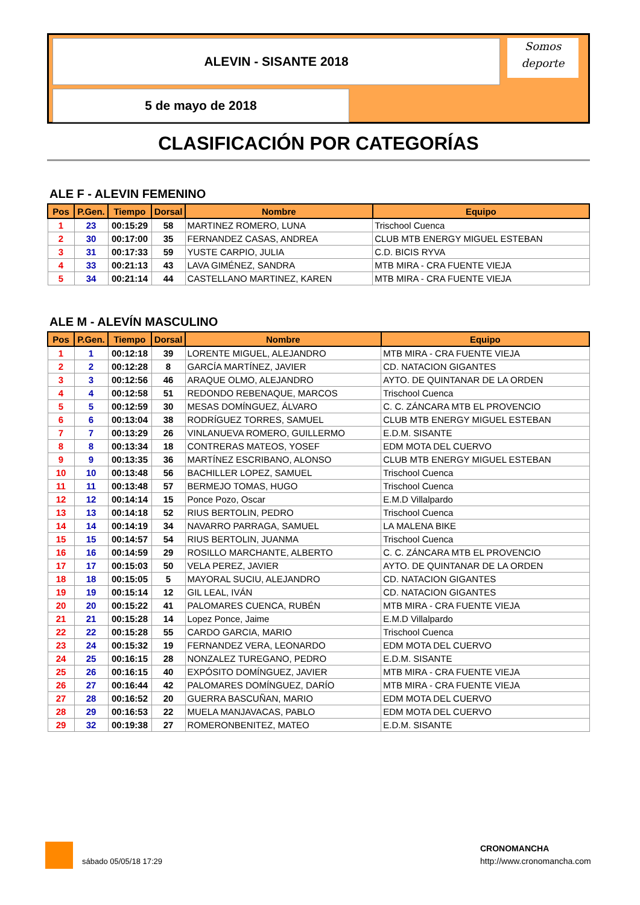ALEVIN - SISANTE 2018
5 de mayo de 2018
Somos
deporte
CLASIFICACIÓN POR CATEGORÍAS
ALE F - ALEVIN FEMENINO
| Pos | P.Gen. | Tiempo | Dorsal | Nombre | Equipo |
| --- | --- | --- | --- | --- | --- |
| 1 | 23 | 00:15:29 | 58 | MARTINEZ ROMERO, LUNA | Trischool Cuenca |
| 2 | 30 | 00:17:00 | 35 | FERNANDEZ CASAS, ANDREA | CLUB MTB ENERGY MIGUEL ESTEBAN |
| 3 | 31 | 00:17:33 | 59 | YUSTE CARPIO, JULIA | C.D. BICIS RYVA |
| 4 | 33 | 00:21:13 | 43 | LAVA GIMÉNEZ, SANDRA | MTB MIRA - CRA FUENTE VIEJA |
| 5 | 34 | 00:21:14 | 44 | CASTELLANO MARTINEZ, KAREN | MTB MIRA - CRA FUENTE VIEJA |
ALE M - ALEVÍN MASCULINO
| Pos | P.Gen. | Tiempo | Dorsal | Nombre | Equipo |
| --- | --- | --- | --- | --- | --- |
| 1 | 1 | 00:12:18 | 39 | LORENTE MIGUEL, ALEJANDRO | MTB MIRA - CRA FUENTE VIEJA |
| 2 | 2 | 00:12:28 | 8 | GARCÍA MARTÍNEZ, JAVIER | CD. NATACION GIGANTES |
| 3 | 3 | 00:12:56 | 46 | ARAQUE OLMO, ALEJANDRO | AYTO. DE QUINTANAR DE LA ORDEN |
| 4 | 4 | 00:12:58 | 51 | REDONDO REBENAQUE, MARCOS | Trischool Cuenca |
| 5 | 5 | 00:12:59 | 30 | MESAS DOMÍNGUEZ, ÁLVARO | C. C. ZÁNCARA MTB EL PROVENCIO |
| 6 | 6 | 00:13:04 | 38 | RODRÍGUEZ TORRES, SAMUEL | CLUB MTB ENERGY MIGUEL ESTEBAN |
| 7 | 7 | 00:13:29 | 26 | VINLANUEVA ROMERO, GUILLERMO | E.D.M. SISANTE |
| 8 | 8 | 00:13:34 | 18 | CONTRERAS MATEOS, YOSEF | EDM MOTA DEL CUERVO |
| 9 | 9 | 00:13:35 | 36 | MARTÍNEZ ESCRIBANO, ALONSO | CLUB MTB ENERGY MIGUEL ESTEBAN |
| 10 | 10 | 00:13:48 | 56 | BACHILLER LOPEZ, SAMUEL | Trischool Cuenca |
| 11 | 11 | 00:13:48 | 57 | BERMEJO TOMAS, HUGO | Trischool Cuenca |
| 12 | 12 | 00:14:14 | 15 | Ponce Pozo, Oscar | E.M.D Villalpardo |
| 13 | 13 | 00:14:18 | 52 | RIUS BERTOLIN, PEDRO | Trischool Cuenca |
| 14 | 14 | 00:14:19 | 34 | NAVARRO PARRAGA, SAMUEL | LA MALENA BIKE |
| 15 | 15 | 00:14:57 | 54 | RIUS BERTOLIN, JUANMA | Trischool Cuenca |
| 16 | 16 | 00:14:59 | 29 | ROSILLO MARCHANTE, ALBERTO | C. C. ZÁNCARA MTB EL PROVENCIO |
| 17 | 17 | 00:15:03 | 50 | VELA PEREZ, JAVIER | AYTO. DE QUINTANAR DE LA ORDEN |
| 18 | 18 | 00:15:05 | 5 | MAYORAL SUCIU, ALEJANDRO | CD. NATACION GIGANTES |
| 19 | 19 | 00:15:14 | 12 | GIL LEAL, IVÁN | CD. NATACION GIGANTES |
| 20 | 20 | 00:15:22 | 41 | PALOMARES CUENCA, RUBÉN | MTB MIRA - CRA FUENTE VIEJA |
| 21 | 21 | 00:15:28 | 14 | Lopez Ponce, Jaime | E.M.D Villalpardo |
| 22 | 22 | 00:15:28 | 55 | CARDO GARCIA, MARIO | Trischool Cuenca |
| 23 | 24 | 00:15:32 | 19 | FERNANDEZ VERA, LEONARDO | EDM MOTA DEL CUERVO |
| 24 | 25 | 00:16:15 | 28 | NONZALEZ TUREGANO, PEDRO | E.D.M. SISANTE |
| 25 | 26 | 00:16:15 | 40 | EXPÓSITO DOMÍNGUEZ, JAVIER | MTB MIRA - CRA FUENTE VIEJA |
| 26 | 27 | 00:16:44 | 42 | PALOMARES DOMÍNGUEZ, DARÍO | MTB MIRA - CRA FUENTE VIEJA |
| 27 | 28 | 00:16:52 | 20 | GUERRA BASCUÑAN, MARIO | EDM MOTA DEL CUERVO |
| 28 | 29 | 00:16:53 | 22 | MUELA MANJAVACAS, PABLO | EDM MOTA DEL CUERVO |
| 29 | 32 | 00:19:38 | 27 | ROMERONBENITEZ, MATEO | E.D.M. SISANTE |
sábado 05/05/18 17:29
CRONOMANCHA
http://www.cronomancha.com